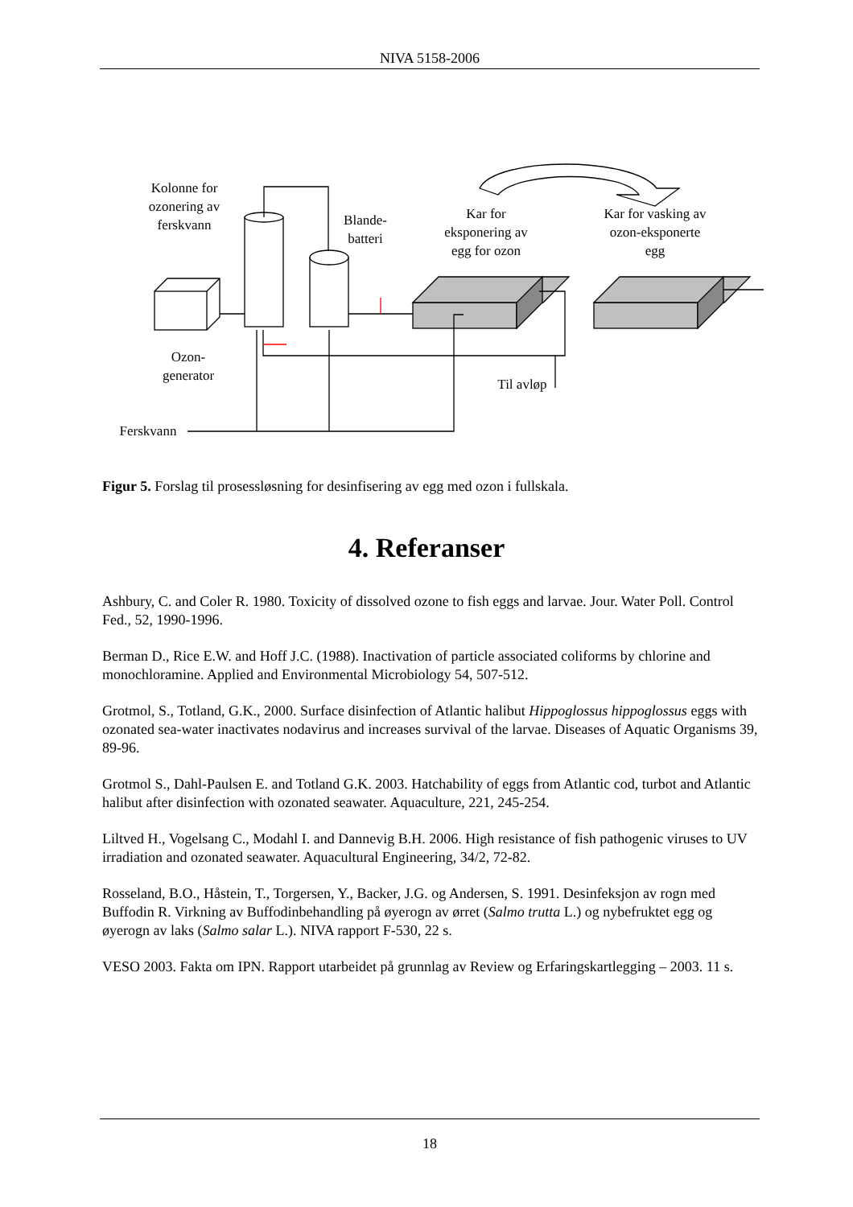NIVA 5158-2006
Kolonne for ozonering av ferskvann
Blande-batteri
Kar for eksponering av egg for ozon
Kar for vasking av ozon-eksponerte egg
Ozon-generator
Til avløp
Ferskvann
Figur 5. Forslag til prosessløsning for desinfisering av egg med ozon i fullskala.
4. Referanser
Ashbury, C. and Coler R. 1980. Toxicity of dissolved ozone to fish eggs and larvae. Jour. Water Poll. Control Fed., 52, 1990-1996.
Berman D., Rice E.W. and Hoff J.C. (1988). Inactivation of particle associated coliforms by chlorine and monochloramine. Applied and Environmental Microbiology 54, 507-512.
Grotmol, S., Totland, G.K., 2000. Surface disinfection of Atlantic halibut Hippoglossus hippoglossus eggs with ozonated sea-water inactivates nodavirus and increases survival of the larvae. Diseases of Aquatic Organisms 39, 89-96.
Grotmol S., Dahl-Paulsen E. and Totland G.K. 2003. Hatchability of eggs from Atlantic cod, turbot and Atlantic halibut after disinfection with ozonated seawater. Aquaculture, 221, 245-254.
Liltved H., Vogelsang C., Modahl I. and Dannevig B.H. 2006. High resistance of fish pathogenic viruses to UV irradiation and ozonated seawater. Aquacultural Engineering, 34/2, 72-82.
Rosseland, B.O., Håstein, T., Torgersen, Y., Backer, J.G. og Andersen, S. 1991. Desinfeksjon av rogn med Buffodin R. Virkning av Buffodinbehandling på øyerogn av ørret (Salmo trutta L.) og nybefruktet egg og øyerogn av laks (Salmo salar L.). NIVA rapport F-530, 22 s.
VESO 2003. Fakta om IPN. Rapport utarbeidet på grunnlag av Review og Erfaringskartlegging – 2003. 11 s.
18